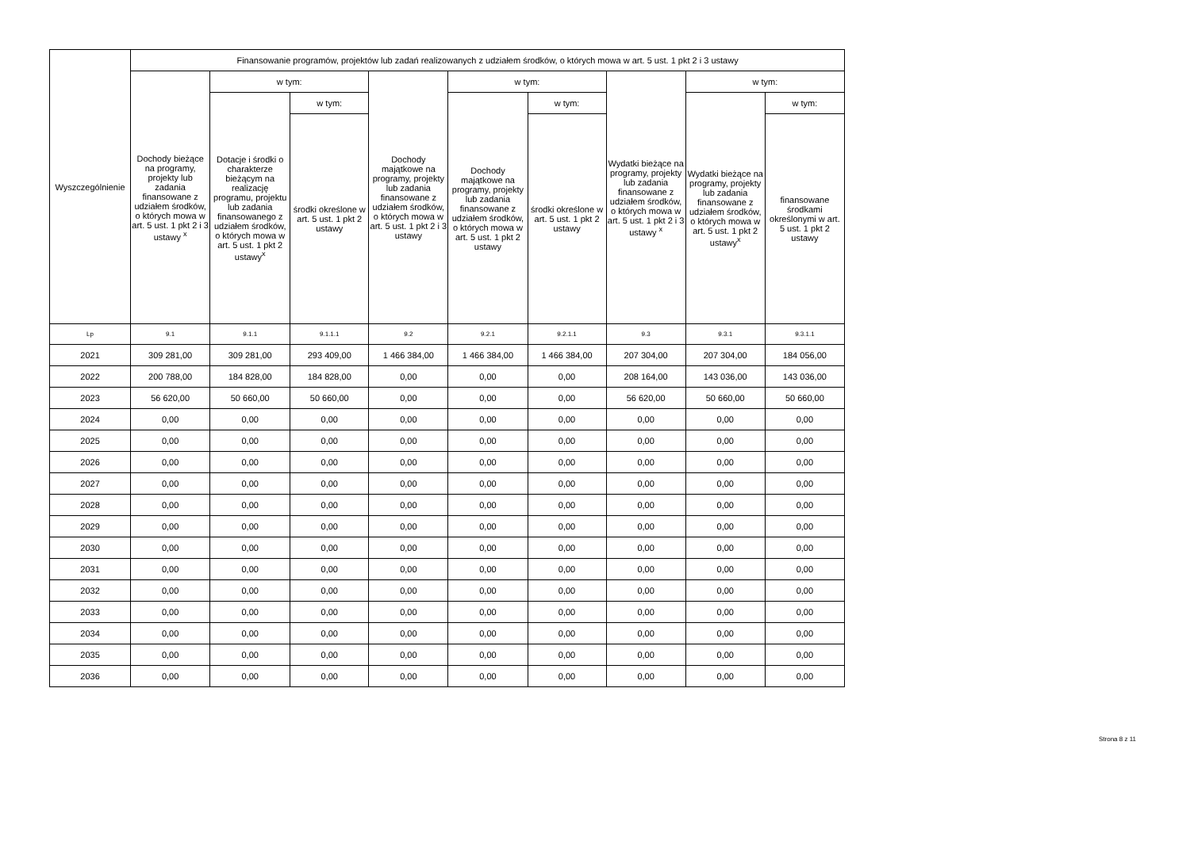| Wyszczególnienie | Finansowanie programów, projektów lub zadań realizowanych z udziałem środków, o których mowa w art. 5 ust. 1 pkt 2 i 3 ustawy | | | | | | | | |
| --- | --- | --- | --- | --- | --- | --- | --- | --- | --- |
| | Dochody bieżące na programy, projekty lub zadania finansowane z udziałem środków, o których mowa w art. 5 ust. 1 pkt 2 i 3 ustawy <sup>x</sup> | w tym: | | Dochody majątkowe na programy, projekty lub zadania finansowane z udziałem środków, o których mowa w art. 5 ust. 1 pkt 2 i 3 ustawy | w tym: | | Wydatki bieżące na programy, projekty lub zadania finansowane z udziałem środków, o których mowa w art. 5 ust. 1 pkt 2 i 3 ustawy <sup>x</sup> | w tym: | |
| | | Dotacje i środki o charakterze bieżącym na realizację programu, projektu lub zadania finansowanego z udziałem środków, o których mowa w art. 5 ust. 1 pkt 2 ustawy<sup>x</sup> | w tym: | | Dochody majątkowe na programy, projekty lub zadania finansowane z udziałem środków, o których mowa w art. 5 ust. 1 pkt 2 ustawy | w tym: | | Wydatki bieżące na programy, projekty lub zadania finansowane z udziałem środków, o których mowa w art. 5 ust. 1 pkt 2 ustawy<sup>x</sup> | w tym: |
| | | | środki określone w art. 5 ust. 1 pkt 2 ustawy | | | środki określone w art. 5 ust. 1 pkt 2 ustawy | | | finansowane środkami określonymi w art. 5 ust. 1 pkt 2 ustawy |
| Lp | 9.1 | 9.1.1 | 9.1.1.1 | 9.2 | 9.2.1 | 9.2.1.1 | 9.3 | 9.3.1 | 9.3.1.1 |
| 2021 | 309 281,00 | 309 281,00 | 293 409,00 | 1 466 384,00 | 1 466 384,00 | 1 466 384,00 | 207 304,00 | 207 304,00 | 184 056,00 |
| 2022 | 200 788,00 | 184 828,00 | 184 828,00 | 0,00 | 0,00 | 0,00 | 208 164,00 | 143 036,00 | 143 036,00 |
| 2023 | 56 620,00 | 50 660,00 | 50 660,00 | 0,00 | 0,00 | 0,00 | 56 620,00 | 50 660,00 | 50 660,00 |
| 2024 | 0,00 | 0,00 | 0,00 | 0,00 | 0,00 | 0,00 | 0,00 | 0,00 | 0,00 |
| 2025 | 0,00 | 0,00 | 0,00 | 0,00 | 0,00 | 0,00 | 0,00 | 0,00 | 0,00 |
| 2026 | 0,00 | 0,00 | 0,00 | 0,00 | 0,00 | 0,00 | 0,00 | 0,00 | 0,00 |
| 2027 | 0,00 | 0,00 | 0,00 | 0,00 | 0,00 | 0,00 | 0,00 | 0,00 | 0,00 |
| 2028 | 0,00 | 0,00 | 0,00 | 0,00 | 0,00 | 0,00 | 0,00 | 0,00 | 0,00 |
| 2029 | 0,00 | 0,00 | 0,00 | 0,00 | 0,00 | 0,00 | 0,00 | 0,00 | 0,00 |
| 2030 | 0,00 | 0,00 | 0,00 | 0,00 | 0,00 | 0,00 | 0,00 | 0,00 | 0,00 |
| 2031 | 0,00 | 0,00 | 0,00 | 0,00 | 0,00 | 0,00 | 0,00 | 0,00 | 0,00 |
| 2032 | 0,00 | 0,00 | 0,00 | 0,00 | 0,00 | 0,00 | 0,00 | 0,00 | 0,00 |
| 2033 | 0,00 | 0,00 | 0,00 | 0,00 | 0,00 | 0,00 | 0,00 | 0,00 | 0,00 |
| 2034 | 0,00 | 0,00 | 0,00 | 0,00 | 0,00 | 0,00 | 0,00 | 0,00 | 0,00 |
| 2035 | 0,00 | 0,00 | 0,00 | 0,00 | 0,00 | 0,00 | 0,00 | 0,00 | 0,00 |
| 2036 | 0,00 | 0,00 | 0,00 | 0,00 | 0,00 | 0,00 | 0,00 | 0,00 | 0,00 |
Strona 8 z 11